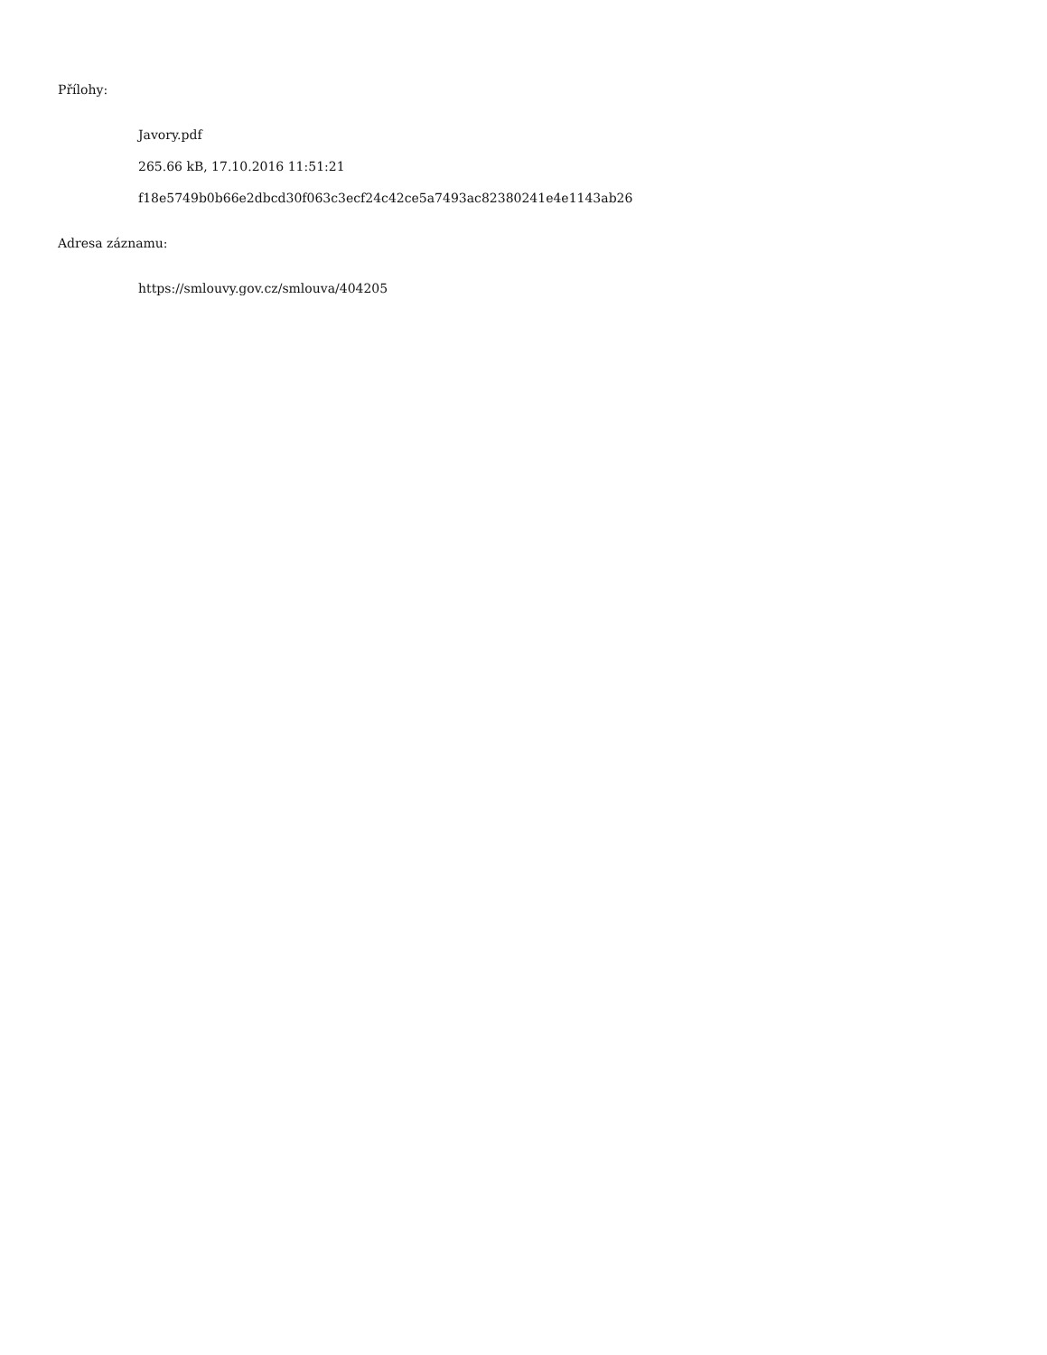Přílohy:
Javory.pdf
265.66 kB, 17.10.2016 11:51:21
f18e5749b0b66e2dbcd30f063c3ecf24c42ce5a7493ac82380241e4e1143ab26
Adresa záznamu:
https://smlouvy.gov.cz/smlouva/404205